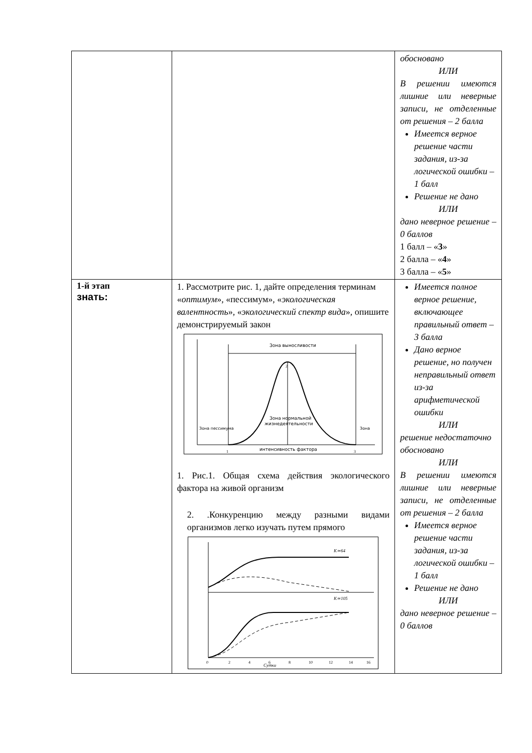| | | обосновано ИЛИ В решении имеются лишние или неверные записи, не отделенные от решения – 2 балла Имеется верное решение части задания, из-за логической ошибки – 1 балл Решение не дано ИЛИ дано неверное решение – 0 баллов 1 балл – « 3 » 2 балла – « 4 » 3 балла – « 5 » |
| 1-й этап знать: | 1. Рассмотрите рис. 1, дайте определения терминам « оптимум », «пессимум», « экологическая валентность », « экологический спектр вида », опишите демонстрируемый закон Зона выносливости Зона нормальной жизнедеятельности Зона пессимума Зона интенсивность фактора 1 2 3 1. Рис.1. Общая схема действия экологического фактора на живой организм 2. .Конкуренцию между разными видами организмов легко изучать путем прямого K≃64 K≃105 Сутки 0 2 4 6 8 10 12 14 16 | Имеется полное верное решение, включающее правильный ответ – 3 балла Дано верное решение, но получен неправильный ответ из-за арифметической ошибки ИЛИ решение недостаточно обосновано ИЛИ В решении имеются лишние или неверные записи, не отделенные от решения – 2 балла Имеется верное решение части задания, из-за логической ошибки – 1 балл Решение не дано ИЛИ дано неверное решение – 0 баллов |